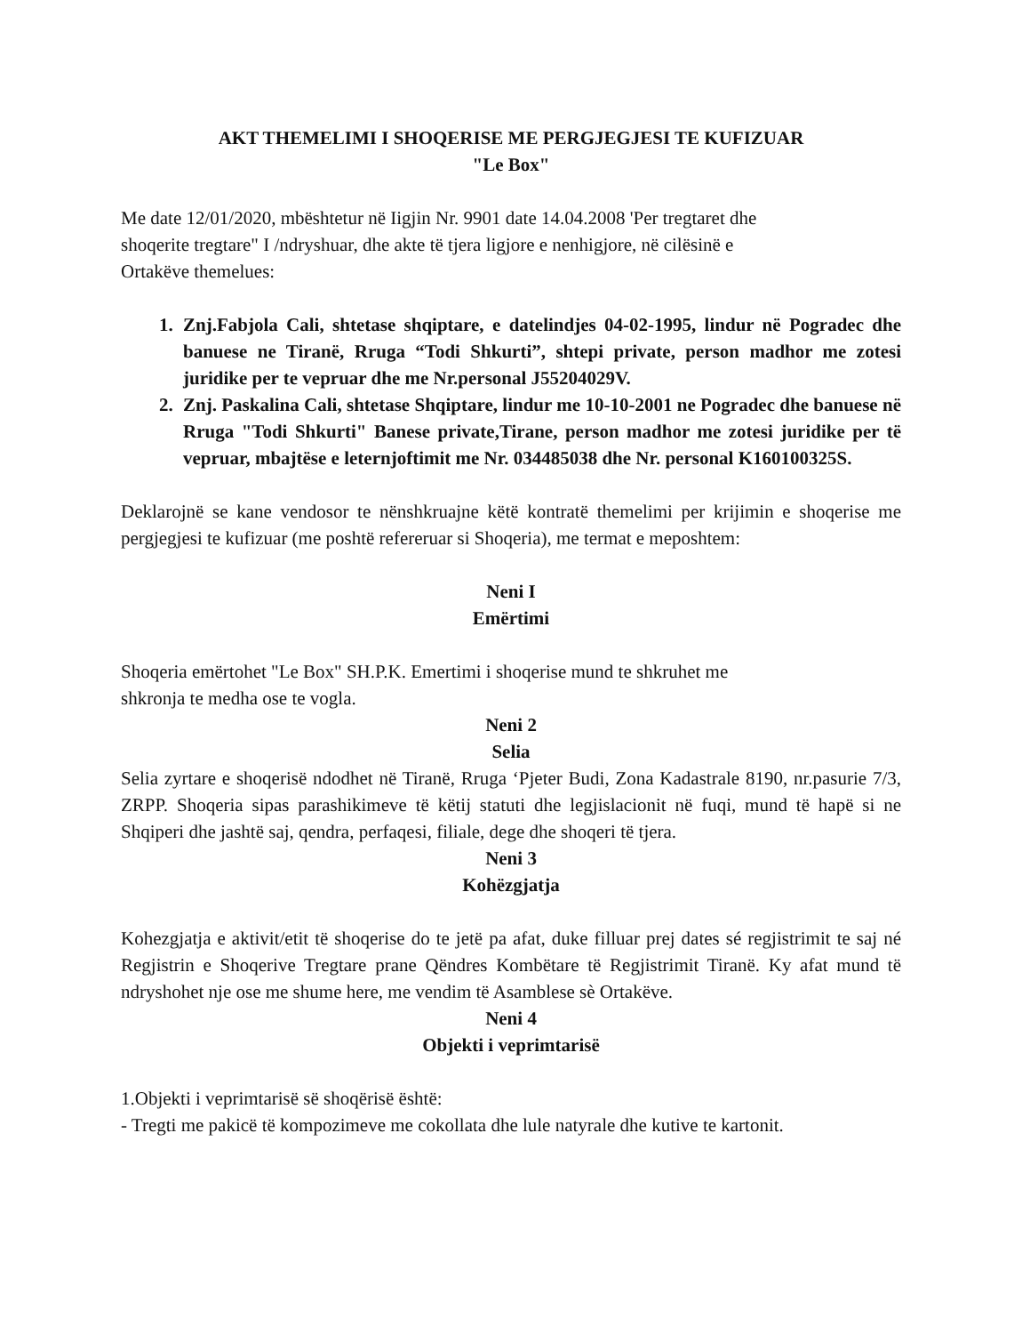AKT THEMELIMI I SHOQERISE ME PERGJEGJESI TE KUFIZUAR
"Le Box"
Me date 12/01/2020, mbështetur në Iigjin Nr. 9901 date 14.04.2008 'Per tregtaret dhe
shoqerite tregtare" I /ndryshuar, dhe akte të tjera ligjore e nenhigjore, në cilësinë e
Ortakëve themelues:
1. Znj.Fabjola Cali, shtetase shqiptare, e datelindjes 04-02-1995, lindur në Pogradec dhe banuese ne Tiranë, Rruga “Todi Shkurti”, shtepi private, person madhor me zotesi juridike per te vepruar dhe me Nr.personal J55204029V.
2. Znj. Paskalina Cali, shtetase Shqiptare, lindur me 10-10-2001 ne Pogradec dhe banuese në Rruga "Todi Shkurti" Banese private,Tirane, person madhor me zotesi juridike per të vepruar, mbajtëse e leternjoftimit me Nr. 034485038 dhe Nr. personal K160100325S.
Deklarojnë se kane vendosor te nënshkruajne këtë kontratë themelimi per krijimin e shoqerise me pergjegjesi te kufizuar (me poshtë refereruar si Shoqeria), me termat e meposhtem:
Neni I
Emërtimi
Shoqeria emërtohet "Le Box" SH.P.K. Emertimi i shoqerise mund te shkruhet me
shkronja te medha ose te vogla.
Neni 2
Selia
Selia zyrtare e shoqerisë ndodhet në Tiranë, Rruga ‘Pjeter Budi, Zona Kadastrale 8190, nr.pasurie 7/3, ZRPP. Shoqeria sipas parashikimeve të këtij statuti dhe legjislacionit në fuqi, mund të hapë si ne Shqiperi dhe jashtë saj, qendra, perfaqesi, filiale, dege dhe shoqeri të tjera.
Neni 3
Kohëzgjatja
Kohezgjatja e aktivit/etit të shoqerise do te jetë pa afat, duke filluar prej dates sé regjistrimit te saj né Regjistrin e Shoqerive Tregtare prane Qëndres Kombëtare të Regjistrimit Tiranë. Ky afat mund të ndryshohet nje ose me shume here, me vendim të Asamblese sè Ortakëve.
Neni 4
Objekti i veprimtarisë
1.Objekti i veprimtarisë së shoqërisë është:
- Tregti me pakicë të kompozimeve me cokollata dhe lule natyrale dhe kutive te kartonit.